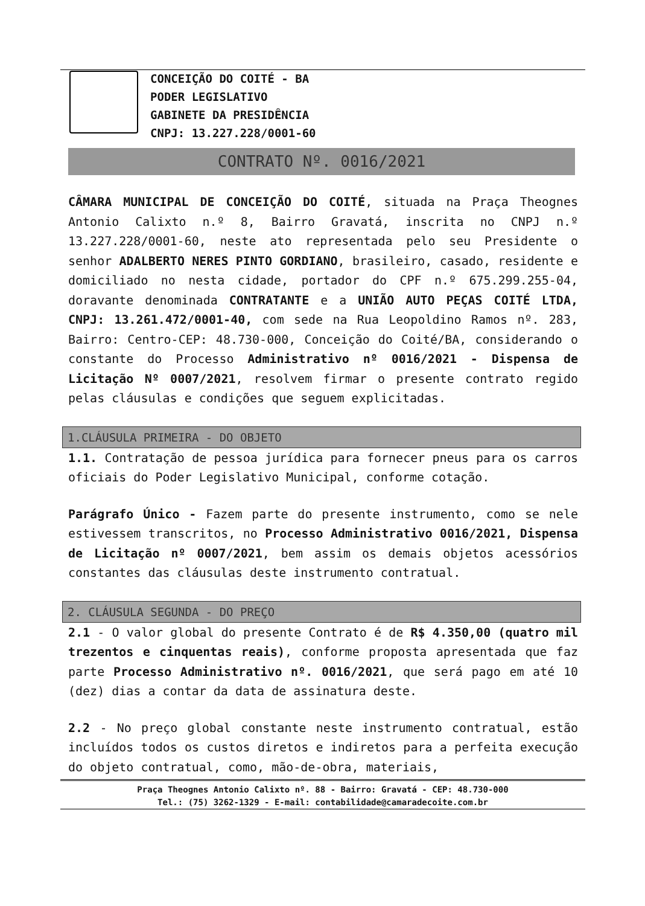CONCEIÇÃO DO COITÉ - BA
PODER LEGISLATIVO
GABINETE DA PRESIDÊNCIA
CNPJ: 13.227.228/0001-60
CONTRATO Nº. 0016/2021
CÂMARA MUNICIPAL DE CONCEIÇÃO DO COITÉ, situada na Praça Theognes Antonio Calixto n.º 8, Bairro Gravatá, inscrita no CNPJ n.º 13.227.228/0001-60, neste ato representada pelo seu Presidente o senhor ADALBERTO NERES PINTO GORDIANO, brasileiro, casado, residente e domiciliado no nesta cidade, portador do CPF n.º 675.299.255-04, doravante denominada CONTRATANTE e a UNIÃO AUTO PEÇAS COITÉ LTDA, CNPJ: 13.261.472/0001-40, com sede na Rua Leopoldino Ramos nº. 283, Bairro: Centro-CEP: 48.730-000, Conceição do Coité/BA, considerando o constante do Processo Administrativo nº 0016/2021 - Dispensa de Licitação Nº 0007/2021, resolvem firmar o presente contrato regido pelas cláusulas e condições que seguem explicitadas.
1.CLÁUSULA PRIMEIRA - DO OBJETO
1.1. Contratação de pessoa jurídica para fornecer pneus para os carros oficiais do Poder Legislativo Municipal, conforme cotação.
Parágrafo Único - Fazem parte do presente instrumento, como se nele estivessem transcritos, no Processo Administrativo 0016/2021, Dispensa de Licitação nº 0007/2021, bem assim os demais objetos acessórios constantes das cláusulas deste instrumento contratual.
2. CLÁUSULA SEGUNDA - DO PREÇO
2.1 - O valor global do presente Contrato é de R$ 4.350,00 (quatro mil trezentos e cinquentas reais), conforme proposta apresentada que faz parte Processo Administrativo nº. 0016/2021, que será pago em até 10 (dez) dias a contar da data de assinatura deste.
2.2 - No preço global constante neste instrumento contratual, estão incluídos todos os custos diretos e indiretos para a perfeita execução do objeto contratual, como, mão-de-obra, materiais,
Praça Theognes Antonio Calixto nº. 88 - Bairro: Gravatá - CEP: 48.730-000
Tel.: (75) 3262-1329 - E-mail: contabilidade@camaradecoite.com.br